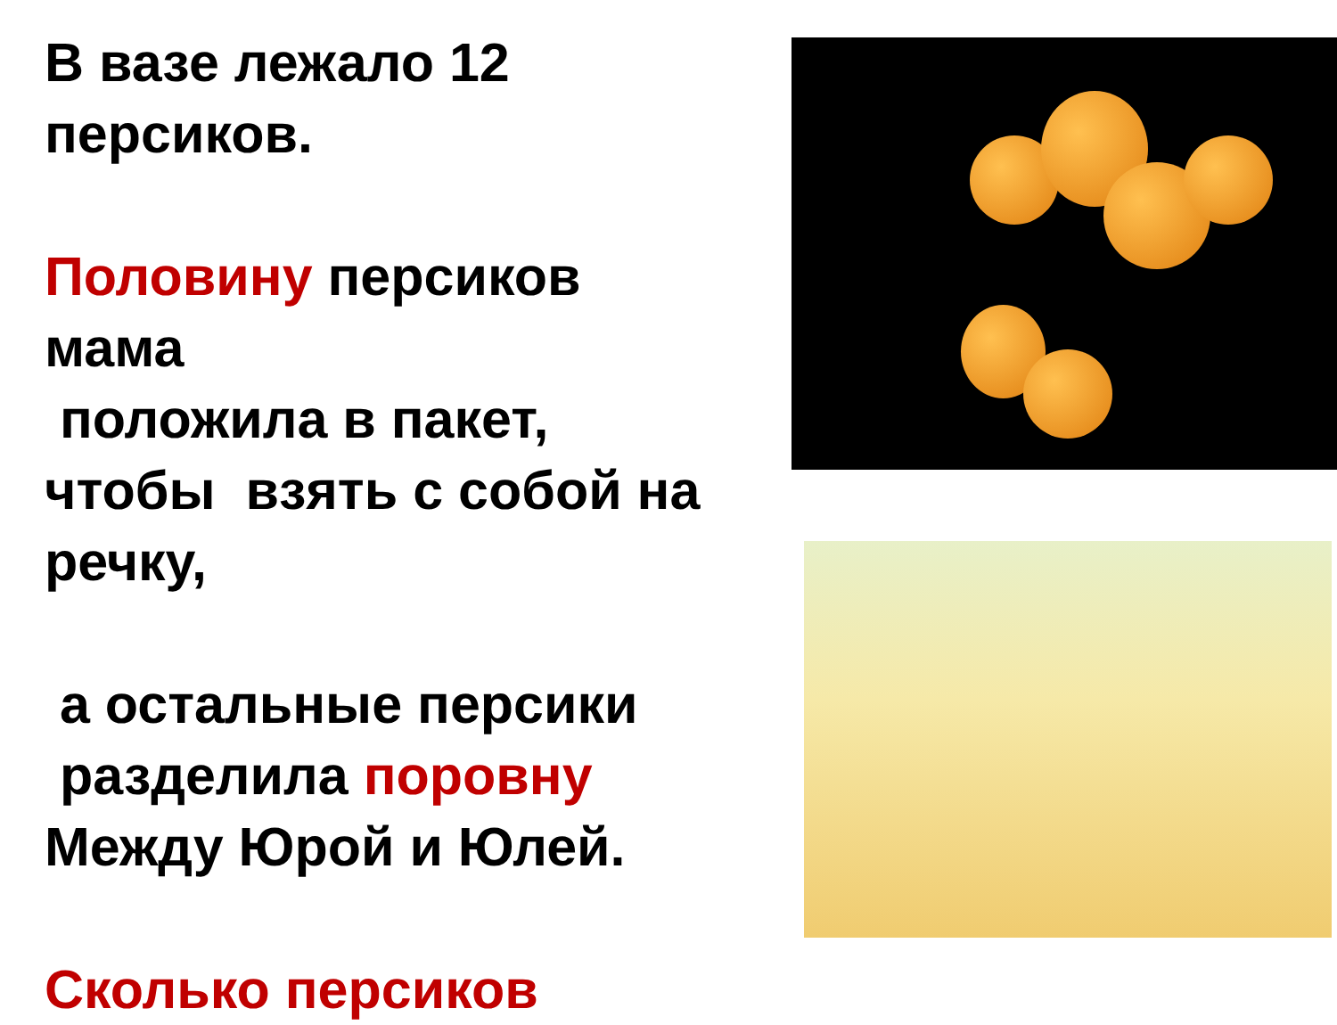В вазе лежало 12
персиков.
Половину персиков
мама
положила в пакет,
чтобы взять с собой на
речку,
а остальные персики
разделила поровну
Между Юрой и Юлей.
Сколько персиков